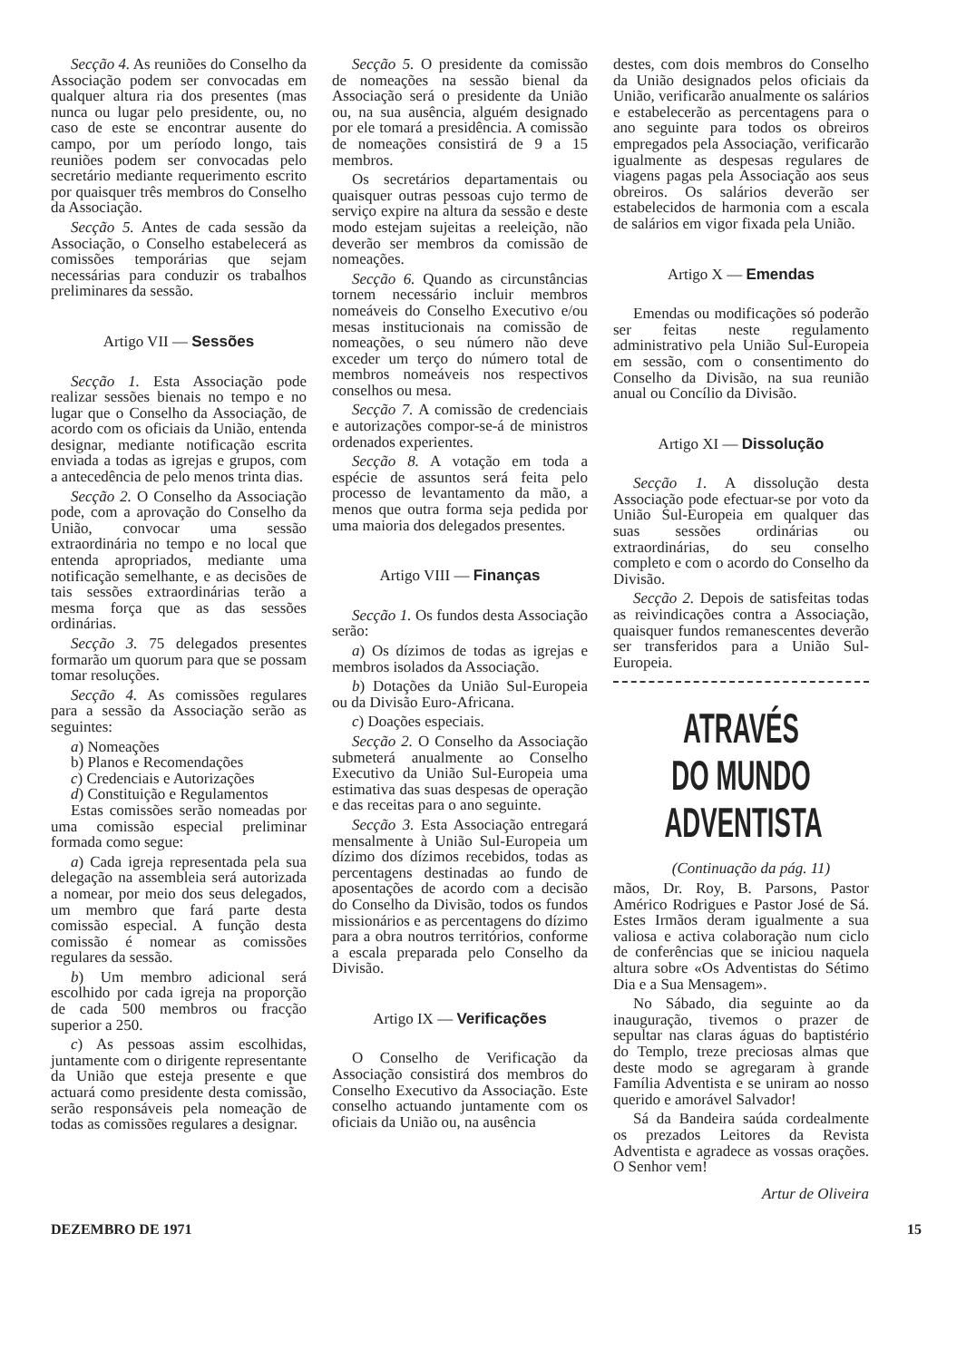Secção 4. As reuniões do Conselho da Associação podem ser convocadas em qualquer altura ria dos presentes (mas nunca ou lugar pelo presidente, ou, no caso de este se encontrar ausente do campo, por um período longo, tais reuniões podem ser convocadas pelo secretário mediante requerimento escrito por quaisquer três membros do Conselho da Associação.
Secção 5. Antes de cada sessão da Associação, o Conselho estabelecerá as comissões temporárias que sejam necessárias para conduzir os trabalhos preliminares da sessão.
Artigo VII — Sessões
Secção 1. Esta Associação pode realizar sessões bienais no tempo e no lugar que o Conselho da Associação, de acordo com os oficiais da União, entenda designar, mediante notificação escrita enviada a todas as igrejas e grupos, com a antecedência de pelo menos trinta dias.
Secção 2. O Conselho da Associação pode, com a aprovação do Conselho da União, convocar uma sessão extraordinária no tempo e no local que entenda apropriados, mediante uma notificação semelhante, e as decisões de tais sessões extraordinárias terão a mesma força que as das sessões ordinárias.
Secção 3. 75 delegados presentes formarão um quorum para que se possam tomar resoluções.
Secção 4. As comissões regulares para a sessão da Associação serão as seguintes:
a) Nomeações
b) Planos e Recomendações
c) Credenciais e Autorizações
d) Constituição e Regulamentos
Estas comissões serão nomeadas por uma comissão especial preliminar formada como segue:
a) Cada igreja representada pela sua delegação na assembleia será autorizada a nomear, por meio dos seus delegados, um membro que fará parte desta comissão especial. A função desta comissão é nomear as comissões regulares da sessão.
b) Um membro adicional será escolhido por cada igreja na proporção de cada 500 membros ou fracção superior a 250.
c) As pessoas assim escolhidas, juntamente com o dirigente representante da União que esteja presente e que actuará como presidente desta comissão, serão responsáveis pela nomeação de todas as comissões regulares a designar.
Secção 5. O presidente da comissão de nomeações na sessão bienal da Associação será o presidente da União ou, na sua ausência, alguém designado por ele tomará a presidência. A comissão de nomeações consistirá de 9 a 15 membros.
Os secretários departamentais ou quaisquer outras pessoas cujo termo de serviço expire na altura da sessão e deste modo estejam sujeitas a reeleição, não deverão ser membros da comissão de nomeações.
Secção 6. Quando as circunstâncias tornem necessário incluir membros nomeáveis do Conselho Executivo e/ou mesas institucionais na comissão de nomeações, o seu número não deve exceder um terço do número total de membros nomeáveis nos respectivos conselhos ou mesa.
Secção 7. A comissão de credenciais e autorizações compor-se-á de ministros ordenados experientes.
Secção 8. A votação em toda a espécie de assuntos será feita pelo processo de levantamento da mão, a menos que outra forma seja pedida por uma maioria dos delegados presentes.
Artigo VIII — Finanças
Secção 1. Os fundos desta Associação serão:
a) Os dízimos de todas as igrejas e membros isolados da Associação.
b) Dotações da União Sul-Europeia ou da Divisão Euro-Africana.
c) Doações especiais.
Secção 2. O Conselho da Associação submeterá anualmente ao Conselho Executivo da União Sul-Europeia uma estimativa das suas despesas de operação e das receitas para o ano seguinte.
Secção 3. Esta Associação entregará mensalmente à União Sul-Europeia um dízimo dos dízimos recebidos, todas as percentagens destinadas ao fundo de aposentações de acordo com a decisão do Conselho da Divisão, todos os fundos missionários e as percentagens do dízimo para a obra noutros territórios, conforme a escala preparada pelo Conselho da Divisão.
Artigo IX — Verificações
O Conselho de Verificação da Associação consistirá dos membros do Conselho Executivo da Associação. Este conselho actuando juntamente com os oficiais da União ou, na ausência
destes, com dois membros do Conselho da União designados pelos oficiais da União, verificarão anualmente os salários e estabelecerão as percentagens para o ano seguinte para todos os obreiros empregados pela Associação, verificarão igualmente as despesas regulares de viagens pagas pela Associação aos seus obreiros. Os salários deverão ser estabelecidos de harmonia com a escala de salários em vigor fixada pela União.
Artigo X — Emendas
Emendas ou modificações só poderão ser feitas neste regulamento administrativo pela União Sul-Europeia em sessão, com o consentimento do Conselho da Divisão, na sua reunião anual ou Concílio da Divisão.
Artigo XI — Dissolução
Secção 1. A dissolução desta Associação pode efectuar-se por voto da União Sul-Europeia em qualquer das suas sessões ordinárias ou extraordinárias, do seu conselho completo e com o acordo do Conselho da Divisão.
Secção 2. Depois de satisfeitas todas as reivindicações contra a Associação, quaisquer fundos remanescentes deverão ser transferidos para a União Sul-Europeia.
ATRAVÉS DO MUNDO ADVENTISTA
(Continuação da pág. 11)
mãos, Dr. Roy, B. Parsons, Pastor Américo Rodrigues e Pastor José de Sá. Estes Irmãos deram igualmente a sua valiosa e activa colaboração num ciclo de conferências que se iniciou naquela altura sobre «Os Adventistas do Sétimo Dia e a Sua Mensagem».
No Sábado, dia seguinte ao da inauguração, tivemos o prazer de sepultar nas claras águas do baptistério do Templo, treze preciosas almas que deste modo se agregaram à grande Família Adventista e se uniram ao nosso querido e amorável Salvador!
Sá da Bandeira saúda cordealmente os prezados Leitores da Revista Adventista e agradece as vossas orações. O Senhor vem!
Artur de Oliveira
DEZEMBRO DE 1971 15